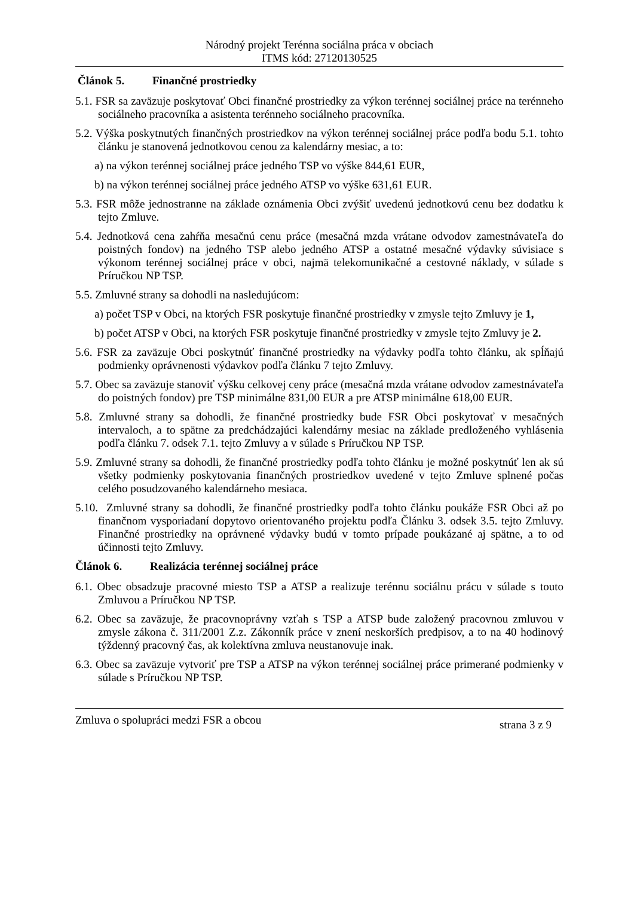Národný projekt Terénna sociálna práca v obciach
ITMS kód: 27120130525
Článok 5. Finančné prostriedky
5.1. FSR sa zaväzuje poskytovať Obci finančné prostriedky za výkon terénnej sociálnej práce na terénneho sociálneho pracovníka a asistenta terénneho sociálneho pracovníka.
5.2. Výška poskytnutých finančných prostriedkov na výkon terénnej sociálnej práce podľa bodu 5.1. tohto článku je stanovená jednotkovou cenou za kalendárny mesiac, a to:
a) na výkon terénnej sociálnej práce jedného TSP vo výške 844,61 EUR,
b) na výkon terénnej sociálnej práce jedného ATSP vo výške 631,61 EUR.
5.3. FSR môže jednostranne na základe oznámenia Obci zvýšiť uvedenú jednotkovú cenu bez dodatku k tejto Zmluve.
5.4. Jednotková cena zahŕňa mesačnú cenu práce (mesačná mzda vrátane odvodov zamestnávateľa do poistných fondov) na jedného TSP alebo jedného ATSP a ostatné mesačné výdavky súvisiace s výkonom terénnej sociálnej práce v obci, najmä telekomunikačné a cestovné náklady, v súlade s Príručkou NP TSP.
5.5. Zmluvné strany sa dohodli na nasledujúcom:
a) počet TSP v Obci, na ktorých FSR poskytuje finančné prostriedky v zmysle tejto Zmluvy je 1,
b) počet ATSP v Obci, na ktorých FSR poskytuje finančné prostriedky v zmysle tejto Zmluvy je 2.
5.6. FSR za zaväzuje Obci poskytnúť finančné prostriedky na výdavky podľa tohto článku, ak spĺňajú podmienky oprávnenosti výdavkov podľa článku 7 tejto Zmluvy.
5.7. Obec sa zaväzuje stanoviť výšku celkovej ceny práce (mesačná mzda vrátane odvodov zamestnávateľa do poistných fondov) pre TSP minimálne 831,00 EUR a pre ATSP minimálne 618,00 EUR.
5.8. Zmluvné strany sa dohodli, že finančné prostriedky bude FSR Obci poskytovať v mesačných intervaloch, a to spätne za predchádzajúci kalendárny mesiac na základe predloženého vyhlásenia podľa článku 7. odsek 7.1. tejto Zmluvy a v súlade s Príručkou NP TSP.
5.9. Zmluvné strany sa dohodli, že finančné prostriedky podľa tohto článku je možné poskytnúť len ak sú všetky podmienky poskytovania finančných prostriedkov uvedené v tejto Zmluve splnené počas celého posudzovaného kalendárneho mesiaca.
5.10. Zmluvné strany sa dohodli, že finančné prostriedky podľa tohto článku poukáže FSR Obci až po finančnom vysporiadaní dopytovo orientovaného projektu podľa Článku 3. odsek 3.5. tejto Zmluvy. Finančné prostriedky na oprávnené výdavky budú v tomto prípade poukázané aj spätne, a to od účinnosti tejto Zmluvy.
Článok 6. Realizácia terénnej sociálnej práce
6.1. Obec obsadzuje pracovné miesto TSP a ATSP a realizuje terénnu sociálnu prácu v súlade s touto Zmluvou a Príručkou NP TSP.
6.2. Obec sa zaväzuje, že pracovnoprávny vzťah s TSP a ATSP bude založený pracovnou zmluvou v zmysle zákona č. 311/2001 Z.z. Zákonník práce v znení neskorších predpisov, a to na 40 hodinový týždenný pracovný čas, ak kolektívna zmluva neustanovuje inak.
6.3. Obec sa zaväzuje vytvoriť pre TSP a ATSP na výkon terénnej sociálnej práce primerané podmienky v súlade s Príručkou NP TSP.
Zmluva o spolupráci medzi FSR a obcou strana 3 z 9